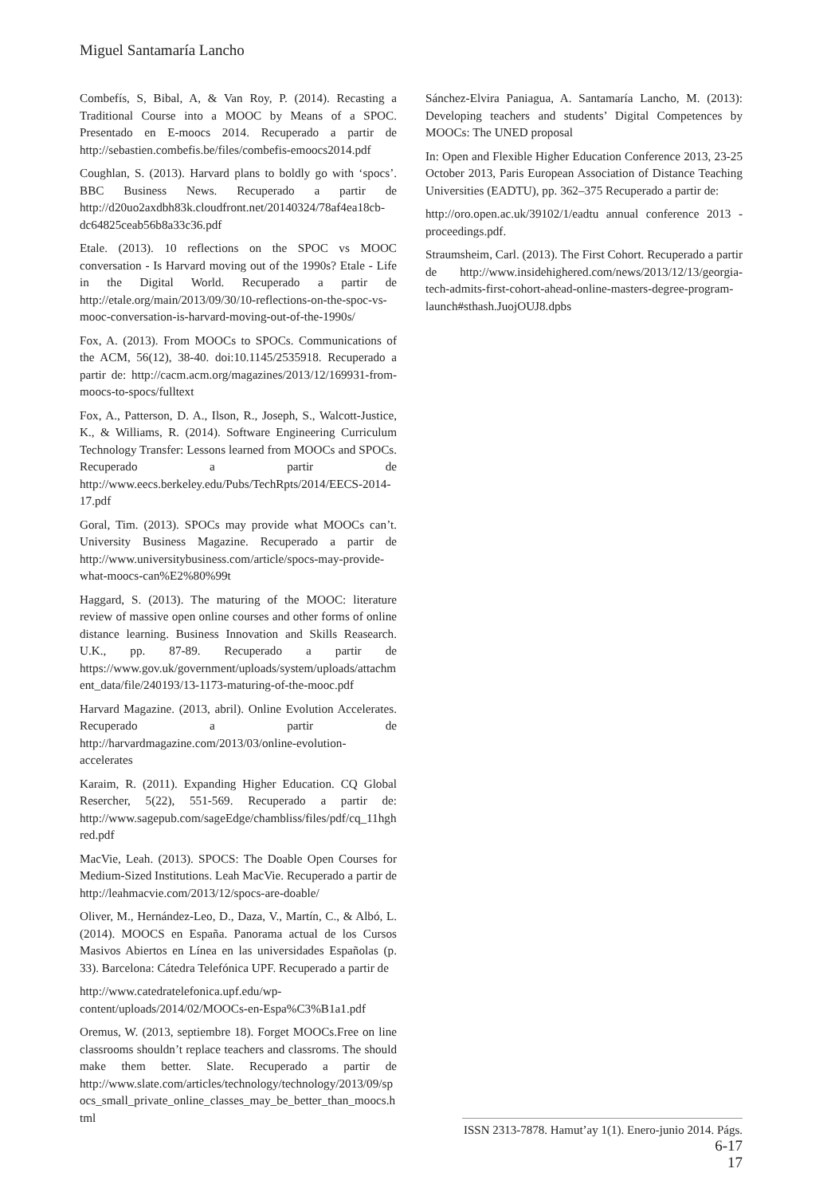Miguel Santamaría Lancho
Combefís, S, Bibal, A, & Van Roy, P. (2014). Recasting a Traditional Course into a MOOC by Means of a SPOC. Presentado en E-moocs 2014. Recuperado a partir de http://sebastien.combefis.be/files/combefis-emoocs2014.pdf
Coughlan, S. (2013). Harvard plans to boldly go with ‘spocs’. BBC Business News. Recuperado a partir de http://d20uo2axdbh83k.cloudfront.net/20140324/78af4ea18cb-dc64825ceab56b8a33c36.pdf
Etale. (2013). 10 reflections on the SPOC vs MOOC conversation - Is Harvard moving out of the 1990s? Etale - Life in the Digital World. Recuperado a partir de http://etale.org/main/2013/09/30/10-reflections-on-the-spoc-vs-mooc-conversation-is-harvard-moving-out-of-the-1990s/
Fox, A. (2013). From MOOCs to SPOCs. Communications of the ACM, 56(12), 38-40. doi:10.1145/2535918. Recuperado a partir de: http://cacm.acm.org/magazines/2013/12/169931-from-moocs-to-spocs/fulltext
Fox, A., Patterson, D. A., Ilson, R., Joseph, S., Walcott-Justice, K., & Williams, R. (2014). Software Engineering Curriculum Technology Transfer: Lessons learned from MOOCs and SPOCs. Recuperado a partir de http://www.eecs.berkeley.edu/Pubs/TechRpts/2014/EECS-2014-17.pdf
Goral, Tim. (2013). SPOCs may provide what MOOCs can’t. University Business Magazine. Recuperado a partir de http://www.universitybusiness.com/article/spocs-may-provide-what-moocs-can%E2%80%99t
Haggard, S. (2013). The maturing of the MOOC: literature review of massive open online courses and other forms of online distance learning. Business Innovation and Skills Reasearch. U.K., pp. 87-89. Recuperado a partir de https://www.gov.uk/government/uploads/system/uploads/attachment_data/file/240193/13-1173-maturing-of-the-mooc.pdf
Harvard Magazine. (2013, abril). Online Evolution Accelerates. Recuperado a partir de http://harvardmagazine.com/2013/03/online-evolution-accelerates
Karaim, R. (2011). Expanding Higher Education. CQ Global Resercher, 5(22), 551-569. Recuperado a partir de: http://www.sagepub.com/sageEdge/chambliss/files/pdf/cq_11hghred.pdf
MacVie, Leah. (2013). SPOCS: The Doable Open Courses for Medium-Sized Institutions. Leah MacVie. Recuperado a partir de http://leahmacvie.com/2013/12/spocs-are-doable/
Oliver, M., Hernández-Leo, D., Daza, V., Martín, C., & Albó, L. (2014). MOOCS en España. Panorama actual de los Cursos Masivos Abiertos en Línea en las universidades Españolas (p. 33). Barcelona: Cátedra Telefónica UPF. Recuperado a partir de
http://www.catedratelefonica.upf.edu/wp-content/uploads/2014/02/MOOCs-en-Espa%C3%B1a1.pdf
Oremus, W. (2013, septiembre 18). Forget MOOCs.Free on line classrooms shouldn’t replace teachers and classroms. The should make them better. Slate. Recuperado a partir de http://www.slate.com/articles/technology/technology/2013/09/spocs_small_private_online_classes_may_be_better_than_moocs.html
Sánchez-Elvira Paniagua, A. Santamaría Lancho, M. (2013): Developing teachers and students’ Digital Competences by MOOCs: The UNED proposal
In: Open and Flexible Higher Education Conference 2013, 23-25 October 2013, Paris European Association of Distance Teaching Universities (EADTU), pp. 362–375 Recuperado a partir de:
http://oro.open.ac.uk/39102/1/eadtu annual conference 2013 - proceedings.pdf.
Straumsheim, Carl. (2013). The First Cohort. Recuperado a partir de http://www.insidehighered.com/news/2013/12/13/georgia-tech-admits-first-cohort-ahead-online-masters-degree-program-launch#sthash.JuojOUJ8.dpbs
ISSN 2313-7878. Hamut’ay 1(1). Enero-junio 2014. Págs. 6-17
17